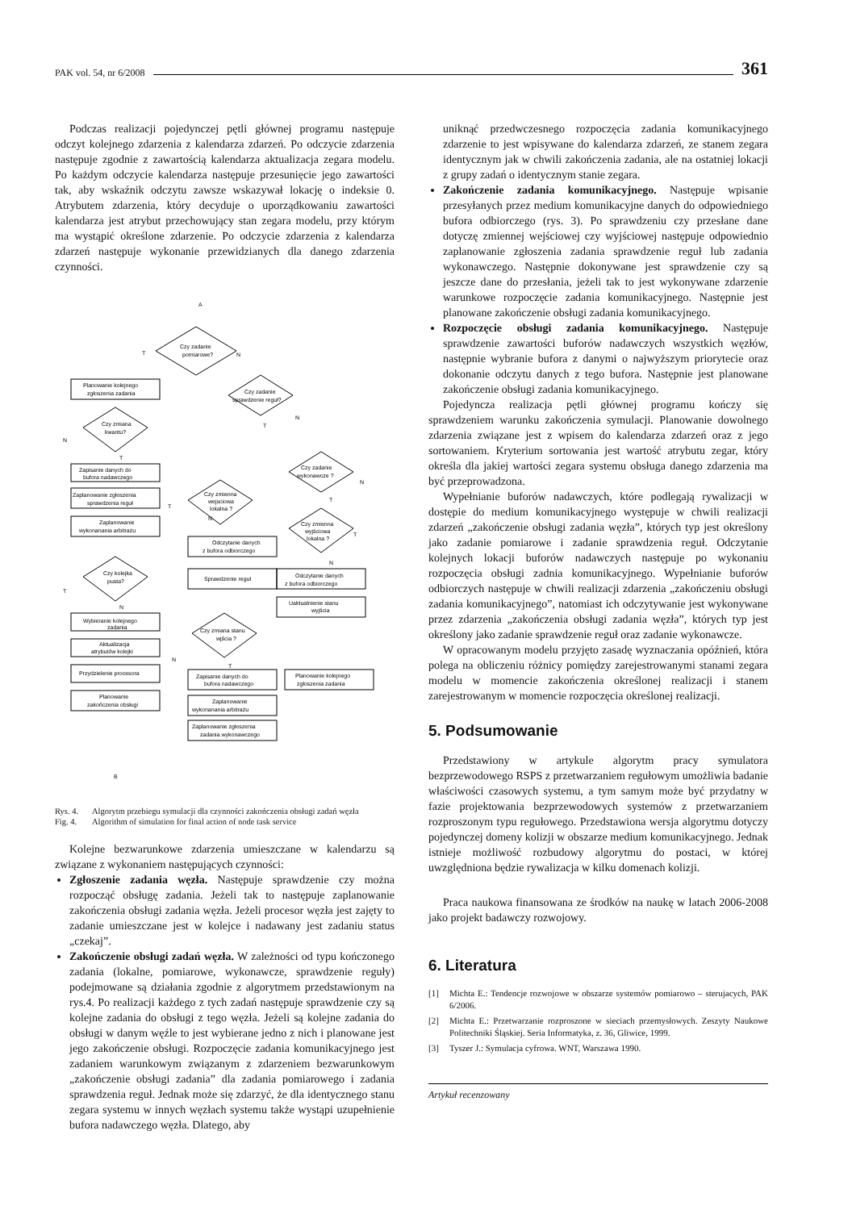PAK vol. 54, nr 6/2008 361
Podczas realizacji pojedynczej pętli głównej programu następuje odczyt kolejnego zdarzenia z kalendarza zdarzeń. Po odczycie zdarzenia następuje zgodnie z zawartością kalendarza aktualizacja zegara modelu. Po każdym odczycie kalendarza następuje przesunięcie jego zawartości tak, aby wskaźnik odczytu zawsze wskazywał lokację o indeksie 0. Atrybutem zdarzenia, który decyduje o uporządkowaniu zawartości kalendarza jest atrybut przechowujący stan zegara modelu, przy którym ma wystąpić określone zdarzenie. Po odczycie zdarzenia z kalendarza zdarzeń następuje wykonanie przewidzianych dla danego zdarzenia czynności.
Czy zadanie
pomiarowe?
Planowanie kolejnego
zgłoszenia zadania
Czy zmiana
kwantu?
Zapisanie danych do
bufora nadawczego
Zaplanowanie zgłoszenia
sprawdzenia reguł
Zaplanowanie
wykonanania arbitrażu
Czy kolejka
pusta?
Wybieranie kolejnego
zadania
Aktualizacja
atrybutów kolejki
Przydzielenie procesora
Planowanie
zakończenia obsługi
Czy zadanie
sprawdzenie reguł?
Czy zmienna
wejsciowa
lokalna ?
Odczytanie danych
z bufora odbiorczego
Sprawdzenie reguł
Czy zmiana stanu
wjścia ?
Zapisanie danych do
bufora nadawczego
Zaplanowanie
wykonanania arbitrażu
Zaplanowanie zgłoszenia
zadania wykonawczego
Czy zadanie
wykonawcze ?
Czy zmienna
wyjściowa
lokalna ?
Odczytanie danych
z bufora odbiorczego
Uaktualnienie stanu
wyjścia
Planowanie kolejnego
zgłoszenia zadania
A
B
T
N
N
T
N
T
N
T
T
N
N
T
T
N
N
T
Rys. 4. Algorytm przebiegu symulacji dla czynności zakończenia obsługi zadań węzła
Fig. 4. Algorithm of simulation for final action of node task service
Kolejne bezwarunkowe zdarzenia umieszczane w kalendarzu są związane z wykonaniem następujących czynności:
Zgłoszenie zadania węzła. Następuje sprawdzenie czy można rozpocząć obsługę zadania. Jeżeli tak to następuje zaplanowanie zakończenia obsługi zadania węzła. Jeżeli procesor węzła jest zajęty to zadanie umieszczane jest w kolejce i nadawany jest zadaniu status „czekaj”.
Zakończenie obsługi zadań węzła. W zależności od typu kończonego zadania (lokalne, pomiarowe, wykonawcze, sprawdzenie reguły) podejmowane są działania zgodnie z algorytmem przedstawionym na rys.4. Po realizacji każdego z tych zadań następuje sprawdzenie czy są kolejne zadania do obsługi z tego węzła. Jeżeli są kolejne zadania do obsługi w danym węźle to jest wybierane jedno z nich i planowane jest jego zakończenie obsługi. Rozpoczęcie zadania komunikacyjnego jest zadaniem warunkowym związanym z zdarzeniem bezwarunkowym „zakończenie obsługi zadania” dla zadania pomiarowego i zadania sprawdzenia reguł. Jednak może się zdarzyć, że dla identycznego stanu zegara systemu w innych węzłach systemu także wystąpi uzupełnienie bufora nadawczego węzła. Dlatego, aby
uniknąć przedwczesnego rozpoczęcia zadania komunikacyjnego zdarzenie to jest wpisywane do kalendarza zdarzeń, ze stanem zegara identycznym jak w chwili zakończenia zadania, ale na ostatniej lokacji z grupy zadań o identycznym stanie zegara.
Zakończenie zadania komunikacyjnego. Następuje wpisanie przesyłanych przez medium komunikacyjne danych do odpowiedniego bufora odbiorczego (rys. 3). Po sprawdzeniu czy przesłane dane dotyczę zmiennej wejściowej czy wyjściowej następuje odpowiednio zaplanowanie zgłoszenia zadania sprawdzenie reguł lub zadania wykonawczego. Następnie dokonywane jest sprawdzenie czy są jeszcze dane do przesłania, jeżeli tak to jest wykonywane zdarzenie warunkowe rozpoczęcie zadania komunikacyjnego. Następnie jest planowane zakończenie obsługi zadania komunikacyjnego.
Rozpoczęcie obsługi zadania komunikacyjnego. Następuje sprawdzenie zawartości buforów nadawczych wszystkich węzłów, następnie wybranie bufora z danymi o najwyższym priorytecie oraz dokonanie odczytu danych z tego bufora. Następnie jest planowane zakończenie obsługi zadania komunikacyjnego.
Pojedyncza realizacja pętli głównej programu kończy się sprawdzeniem warunku zakończenia symulacji. Planowanie dowolnego zdarzenia związane jest z wpisem do kalendarza zdarzeń oraz z jego sortowaniem. Kryterium sortowania jest wartość atrybutu zegar, który określa dla jakiej wartości zegara systemu obsługa danego zdarzenia ma być przeprowadzona.
Wypełnianie buforów nadawczych, które podlegają rywalizacji w dostępie do medium komunikacyjnego występuje w chwili realizacji zdarzeń „zakończenie obsługi zadania węzła”, których typ jest określony jako zadanie pomiarowe i zadanie sprawdzenia reguł. Odczytanie kolejnych lokacji buforów nadawczych następuje po wykonaniu rozpoczęcia obsługi zadnia komunikacyjnego. Wypełnianie buforów odbiorczych następuje w chwili realizacji zdarzenia „zakończeniu obsługi zadania komunikacyjnego”, natomiast ich odczytywanie jest wykonywane przez zdarzenia „zakończenia obsługi zadania węzła”, których typ jest określony jako zadanie sprawdzenie reguł oraz zadanie wykonawcze.
W opracowanym modelu przyjęto zasadę wyznaczania opóźnień, która polega na obliczeniu różnicy pomiędzy zarejestrowanymi stanami zegara modelu w momencie zakończenia określonej realizacji i stanem zarejestrowanym w momencie rozpoczęcia określonej realizacji.
5. Podsumowanie
Przedstawiony w artykule algorytm pracy symulatora bezprzewodowego RSPS z przetwarzaniem regułowym umożliwia badanie właściwości czasowych systemu, a tym samym może być przydatny w fazie projektowania bezprzewodowych systemów z przetwarzaniem rozproszonym typu regułowego. Przedstawiona wersja algorytmu dotyczy pojedynczej domeny kolizji w obszarze medium komunikacyjnego. Jednak istnieje możliwość rozbudowy algorytmu do postaci, w której uwzględniona będzie rywalizacja w kilku domenach kolizji.
Praca naukowa finansowana ze środków na naukę w latach 2006-2008 jako projekt badawczy rozwojowy.
6. Literatura
[1] Michta E.: Tendencje rozwojowe w obszarze systemów pomiarowo – sterujacych, PAK 6/2006.
[2] Michta E.: Przetwarzanie rozproszone w sieciach przemysłowych. Zeszyty Naukowe Politechniki Śląskiej. Seria Informatyka, z. 36, Gliwice, 1999.
[3] Tyszer J.: Symulacja cyfrowa. WNT, Warszawa 1990.
Artykuł recenzowany